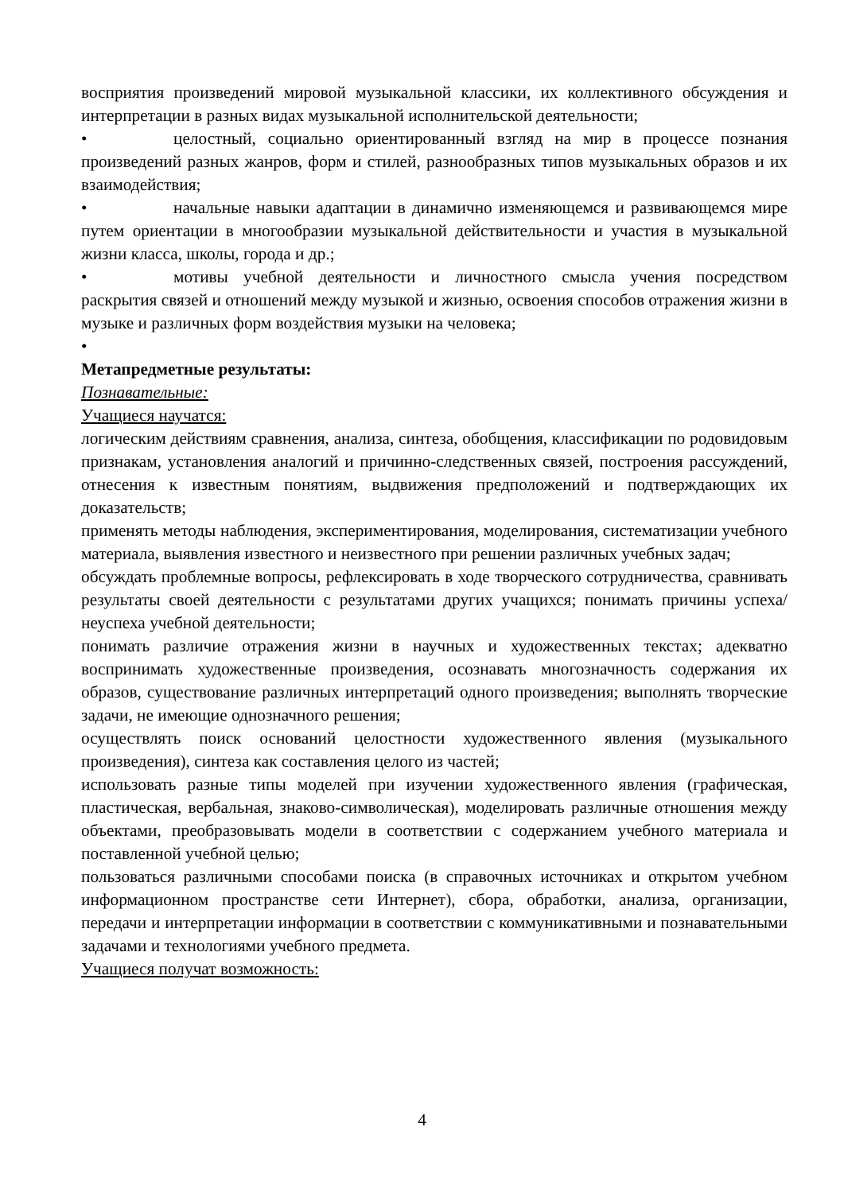восприятия произведений мировой музыкальной классики, их коллективного обсуждения и интерпретации в разных видах музыкальной исполнительской деятельности;
• целостный, социально ориентированный взгляд на мир в процессе познания произведений разных жанров, форм и стилей, разнообразных типов музыкальных образов и их взаимодействия;
• начальные навыки адаптации в динамично изменяющемся и развивающемся мире путем ориентации в многообразии музыкальной действительности и участия в музыкальной жизни класса, школы, города и др.;
• мотивы учебной деятельности и личностного смысла учения посредством раскрытия связей и отношений между музыкой и жизнью, освоения способов отражения жизни в музыке и различных форм воздействия музыки на человека;
•
Метапредметные результаты:
Познавательные:
Учащиеся научатся:
логическим действиям сравнения, анализа, синтеза, обобщения, классификации по родовидовым признакам, установления аналогий и причинно-следственных связей, построения рассуждений, отнесения к известным понятиям, выдвижения предположений и подтверждающих их доказательств;
применять методы наблюдения, экспериментирования, моделирования, систематизации учебного материала, выявления известного и неизвестного при решении различных учебных задач;
обсуждать проблемные вопросы, рефлексировать в ходе творческого сотрудничества, сравнивать результаты своей деятельности с результатами других учащихся; понимать причины успеха/неуспеха учебной деятельности;
понимать различие отражения жизни в научных и художественных текстах; адекватно воспринимать художественные произведения, осознавать многозначность содержания их образов, существование различных интерпретаций одного произведения; выполнять творческие задачи, не имеющие однозначного решения;
осуществлять поиск оснований целостности художественного явления (музыкального произведения), синтеза как составления целого из частей;
использовать разные типы моделей при изучении художественного явления (графическая, пластическая, вербальная, знаково-символическая), моделировать различные отношения между объектами, преобразовывать модели в соответствии с содержанием учебного материала и поставленной учебной целью;
пользоваться различными способами поиска (в справочных источниках и открытом учебном информационном пространстве сети Интернет), сбора, обработки, анализа, организации, передачи и интерпретации информации в соответствии с коммуникативными и познавательными задачами и технологиями учебного предмета.
Учащиеся получат возможность:
4